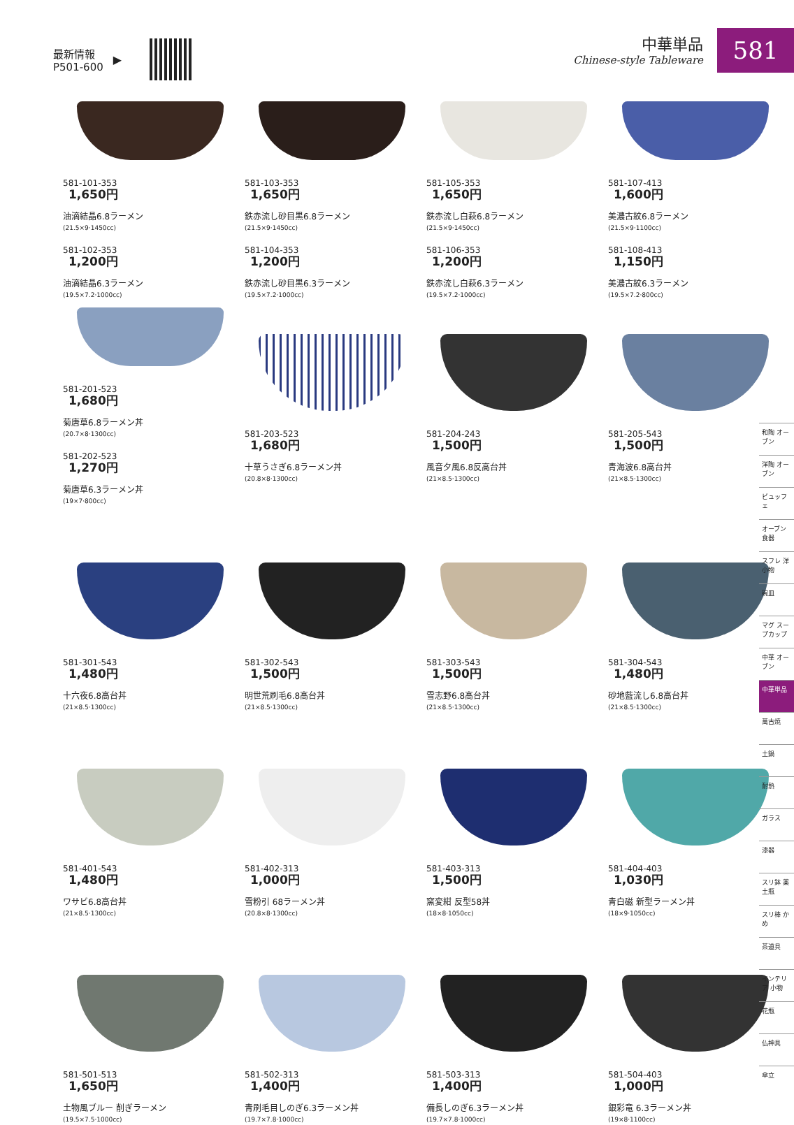最新情報
P501-600
▶
中華単品
Chinese-style Tableware
581
581-101-353
1,650円
油滴結晶6.8ラーメン
(21.5×9·1450cc)
581-102-353
1,200円
油滴結晶6.3ラーメン
(19.5×7.2·1000cc)
581-103-353
1,650円
鉄赤流し砂目黒6.8ラーメン
(21.5×9·1450cc)
581-104-353
1,200円
鉄赤流し砂目黒6.3ラーメン
(19.5×7.2·1000cc)
581-105-353
1,650円
鉄赤流し白萩6.8ラーメン
(21.5×9·1450cc)
581-106-353
1,200円
鉄赤流し白萩6.3ラーメン
(19.5×7.2·1000cc)
581-107-413
1,600円
美濃古紋6.8ラーメン
(21.5×9·1100cc)
581-108-413
1,150円
美濃古紋6.3ラーメン
(19.5×7.2·800cc)
581-201-523
1,680円
菊唐草6.8ラーメン丼
(20.7×8·1300cc)
581-202-523
1,270円
菊唐草6.3ラーメン丼
(19×7·800cc)
581-203-523
1,680円
十草うさぎ6.8ラーメン丼
(20.8×8·1300cc)
581-204-243
1,500円
風音夕風6.8反高台丼
(21×8.5·1300cc)
581-205-543
1,500円
青海波6.8高台丼
(21×8.5·1300cc)
581-301-543
1,480円
十六夜6.8高台丼
(21×8.5·1300cc)
581-302-543
1,500円
明世荒刷毛6.8高台丼
(21×8.5·1300cc)
581-303-543
1,500円
雪志野6.8高台丼
(21×8.5·1300cc)
581-304-543
1,480円
砂地藍流し6.8高台丼
(21×8.5·1300cc)
581-401-543
1,480円
ワサビ6.8高台丼
(21×8.5·1300cc)
581-402-313
1,000円
雪粉引 68ラーメン丼
(20.8×8·1300cc)
581-403-313
1,500円
窯変紺 反型58丼
(18×8·1050cc)
581-404-403
1,030円
青白磁 新型ラーメン丼
(18×9·1050cc)
581-501-513
1,650円
土物風ブルー 削ぎラーメン
(19.5×7.5·1000cc)
581-502-313
1,400円
青刷毛目しのぎ6.3ラーメン丼
(19.7×7.8·1000cc)
581-503-313
1,400円
備長しのぎ6.3ラーメン丼
(19.7×7.8·1000cc)
581-504-403
1,000円
銀彩竜 6.3ラーメン丼
(19×8·1100cc)
和陶 オーブン
洋陶 オーブン
ビュッフェ
オーブン 食器
スフレ 洋小物
碗皿
マグ スープカップ
中華 オーブン
中華単品
萬古焼
土鍋
耐熱
ガラス
漆器
スリ鉢 薬土瓶
スリ棒 かめ
茶道具
インテリア 小物
花瓶
仏神具
傘立